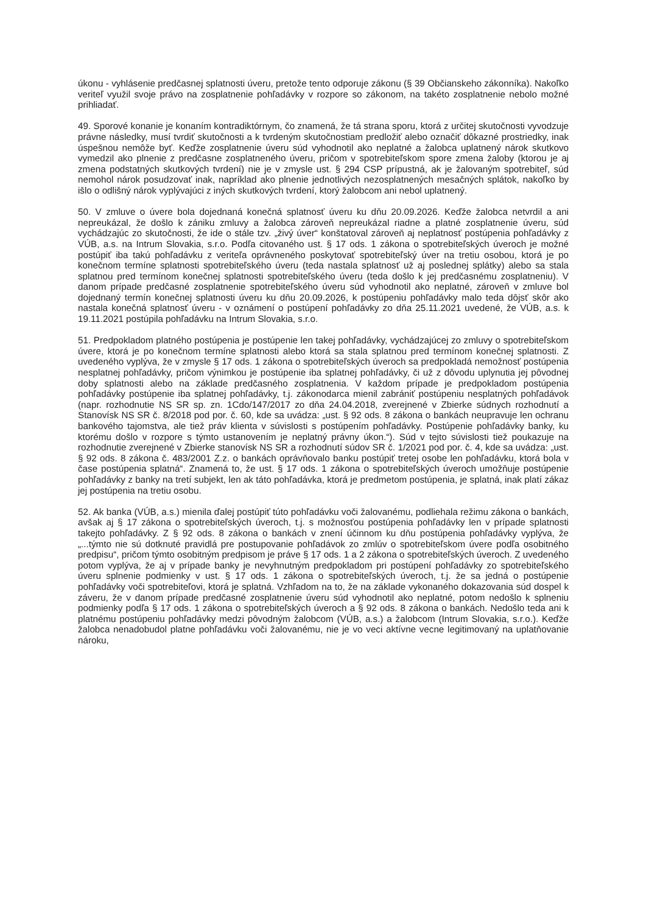úkonu - vyhlásenie predčasnej splatnosti úveru, pretože tento odporuje zákonu (§ 39 Občianskeho zákonníka). Nakoľko veriteľ využil svoje právo na zosplatnenie pohľadávky v rozpore so zákonom, na takéto zosplatnenie nebolo možné prihliadať.
49. Sporové konanie je konaním kontradiktórnym, čo znamená, že tá strana sporu, ktorá z určitej skutočnosti vyvodzuje právne následky, musí tvrdiť skutočnosti a k tvrdeným skutočnostiam predložiť alebo označiť dôkazné prostriedky, inak úspešnou nemôže byť. Keďže zosplatnenie úveru súd vyhodnotil ako neplatné a žalobca uplatnený nárok skutkovo vymedzil ako plnenie z predčasne zosplatneného úveru, pričom v spotrebiteľskom spore zmena žaloby (ktorou je aj zmena podstatných skutkových tvrdení) nie je v zmysle ust. § 294 CSP prípustná, ak je žalovaným spotrebiteľ, súd nemohol nárok posudzovať inak, napríklad ako plnenie jednotlivých nezosplatnených mesačných splátok, nakoľko by išlo o odlišný nárok vyplývajúci z iných skutkových tvrdení, ktorý žalobcom ani nebol uplatnený.
50. V zmluve o úvere bola dojednaná konečná splatnosť úveru ku dňu 20.09.2026. Keďže žalobca netvrdil a ani nepreukázal, že došlo k zániku zmluvy a žalobca zároveň nepreukázal riadne a platné zosplatnenie úveru, súd vychádzajúc zo skutočnosti, že ide o stále tzv. „živý úver“ konštatoval zároveň aj neplatnosť postúpenia pohľadávky z VÚB, a.s. na Intrum Slovakia, s.r.o. Podľa citovaného ust. § 17 ods. 1 zákona o spotrebiteľských úveroch je možné postúpiť iba takú pohľadávku z veriteľa oprávneného poskytovať spotrebiteľský úver na tretiu osobou, ktorá je po konečnom termíne splatnosti spotrebiteľského úveru (teda nastala splatnosť už aj poslednej splátky) alebo sa stala splatnou pred termínom konečnej splatnosti spotrebiteľského úveru (teda došlo k jej predčasnému zosplatneniu). V danom prípade predčasné zosplatnenie spotrebiteľského úveru súd vyhodnotil ako neplatné, zároveň v zmluve bol dojednaný termín konečnej splatnosti úveru ku dňu 20.09.2026, k postúpeniu pohľadávky malo teda dôjsť skôr ako nastala konečná splatnosť úveru - v oznámení o postúpení pohľadávky zo dňa 25.11.2021 uvedené, že VÚB, a.s. k 19.11.2021 postúpila pohľadávku na Intrum Slovakia, s.r.o.
51. Predpokladom platného postúpenia je postúpenie len takej pohľadávky, vychádzajúcej zo zmluvy o spotrebiteľskom úvere, ktorá je po konečnom termíne splatnosti alebo ktorá sa stala splatnou pred termínom konečnej splatnosti. Z uvedeného vyplýva, že v zmysle § 17 ods. 1 zákona o spotrebiteľských úveroch sa predpokladá nemožnosť postúpenia nesplatnej pohľadávky, pričom výnimkou je postúpenie iba splatnej pohľadávky, či už z dôvodu uplynutia jej pôvodnej doby splatnosti alebo na základe predčasného zosplatnenia. V každom prípade je predpokladom postúpenia pohľadávky postúpenie iba splatnej pohľadávky, t.j. zákonodarca mienil zabrániť postúpeniu nesplatných pohľadávok (napr. rozhodnutie NS SR sp. zn. 1Cdo/147/2017 zo dňa 24.04.2018, zverejnené v Zbierke súdnych rozhodnutí a Stanovísk NS SR č. 8/2018 pod por. č. 60, kde sa uvádza: „ust. § 92 ods. 8 zákona o bankách neupravuje len ochranu bankového tajomstva, ale tiež práv klienta v súvislosti s postúpením pohľadávky. Postúpenie pohľadávky banky, ku ktorému došlo v rozpore s týmto ustanovením je neplatný právny úkon.“). Súd v tejto súvislosti tiež poukazuje na rozhodnutie zverejnené v Zbierke stanovísk NS SR a rozhodnutí súdov SR č. 1/2021 pod por. č. 4, kde sa uvádza: „ust. § 92 ods. 8 zákona č. 483/2001 Z.z. o bankách oprávňovalo banku postúpiť tretej osobe len pohľadávku, ktorá bola v čase postúpenia splatná“. Znamená to, že ust. § 17 ods. 1 zákona o spotrebiteľských úveroch umožňuje postúpenie pohľadávky z banky na tretí subjekt, len ak táto pohľadávka, ktorá je predmetom postúpenia, je splatná, inak platí zákaz jej postúpenia na tretiu osobu.
52. Ak banka (VÚB, a.s.) mienila ďalej postúpiť túto pohľadávku voči žalovanému, podliehala režimu zákona o bankách, avšak aj § 17 zákona o spotrebiteľských úveroch, t.j. s možnosťou postúpenia pohľadávky len v prípade splatnosti takejto pohľadávky. Z § 92 ods. 8 zákona o bankách v znení účinnom ku dňu postúpenia pohľadávky vyplýva, že „...týmto nie sú dotknuté pravidlá pre postupovanie pohľadávok zo zmlúv o spotrebiteľskom úvere podľa osobitného predpisu“, pričom týmto osobitným predpisom je práve § 17 ods. 1 a 2 zákona o spotrebiteľských úveroch. Z uvedeného potom vyplýva, že aj v prípade banky je nevyhnutným predpokladom pri postúpení pohľadávky zo spotrebiteľského úveru splnenie podmienky v ust. § 17 ods. 1 zákona o spotrebiteľských úveroch, t.j. že sa jedná o postúpenie pohľadávky voči spotrebiteľovi, ktorá je splatná. Vzhľadom na to, že na základe vykonaného dokazovania súd dospel k záveru, že v danom prípade predčasné zosplatnenie úveru súd vyhodnotil ako neplatné, potom nedošlo k splneniu podmienky podľa § 17 ods. 1 zákona o spotrebiteľských úveroch a § 92 ods. 8 zákona o bankách. Nedošlo teda ani k platnému postúpeniu pohľadávky medzi pôvodným žalobcom (VÚB, a.s.) a žalobcom (Intrum Slovakia, s.r.o.). Keďže žalobca nenadobudol platne pohľadávku voči žalovanému, nie je vo veci aktívne vecne legitimovaný na uplatňovanie nároku,